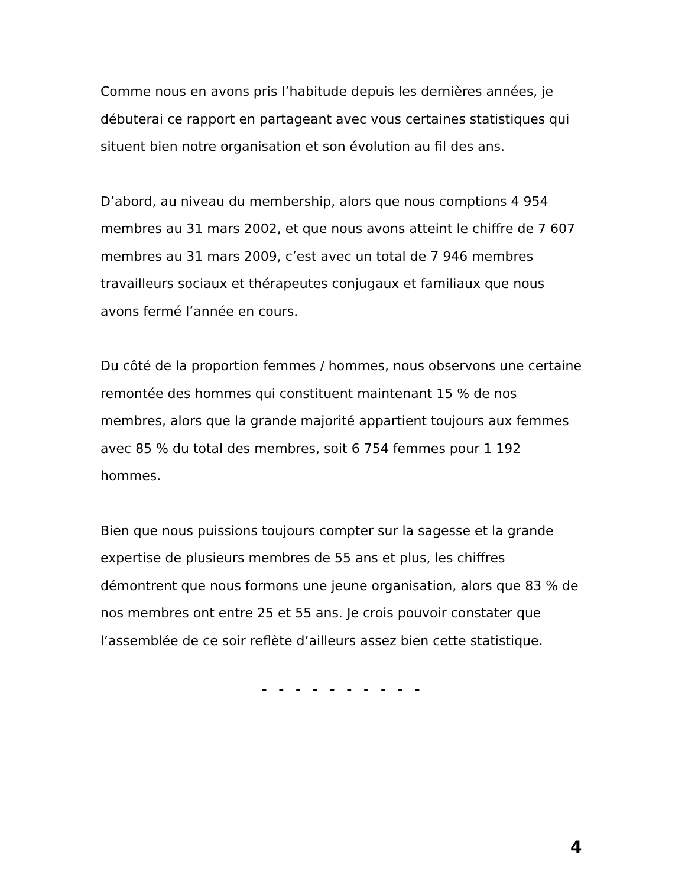Comme nous en avons pris l’habitude depuis les dernières années, je débuterai ce rapport en partageant avec vous certaines statistiques qui situent bien notre organisation et son évolution au fil des ans.
D’abord, au niveau du membership, alors que nous comptions 4 954 membres au 31 mars 2002, et que nous avons atteint le chiffre de 7 607 membres au 31 mars 2009, c’est avec un total de 7 946 membres travailleurs sociaux et thérapeutes conjugaux et familiaux que nous avons fermé l’année en cours.
Du côté de la proportion femmes / hommes, nous observons une certaine remontée des hommes qui constituent maintenant 15 % de nos membres, alors que la grande majorité appartient toujours aux femmes avec 85 % du total des membres, soit 6 754 femmes pour 1 192 hommes.
Bien que nous puissions toujours compter sur la sagesse et la grande expertise de plusieurs membres de 55 ans et plus, les chiffres démontrent que nous formons une jeune organisation, alors que 83 % de nos membres ont entre 25 et 55 ans. Je crois pouvoir constater que l’assemblée de ce soir reflète d’ailleurs assez bien cette statistique.
- - - - - - - - - -
4